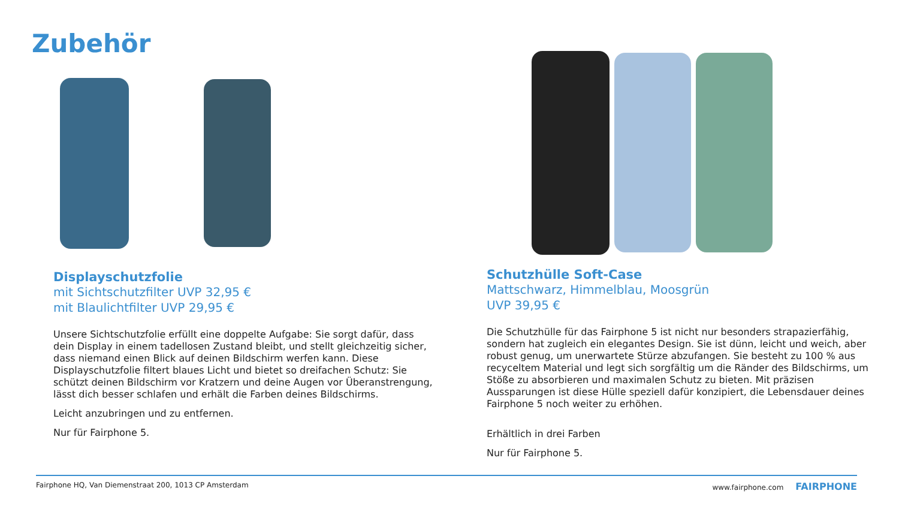Zubehör
Displayschutzfolie
mit Sichtschutzfilter UVP 32,95 €
mit Blaulichtfilter UVP 29,95 €
Unsere Sichtschutzfolie erfüllt eine doppelte Aufgabe: Sie sorgt dafür, dass dein Display in einem tadellosen Zustand bleibt, und stellt gleichzeitig sicher, dass niemand einen Blick auf deinen Bildschirm werfen kann. Diese Displayschutzfolie filtert blaues Licht und bietet so dreifachen Schutz: Sie schützt deinen Bildschirm vor Kratzern und deine Augen vor Überanstrengung, lässt dich besser schlafen und erhält die Farben deines Bildschirms.
Leicht anzubringen und zu entfernen.
Nur für Fairphone 5.
Schutzhülle Soft-Case
Mattschwarz, Himmelblau, Moosgrün
UVP 39,95 €
Die Schutzhülle für das Fairphone 5 ist nicht nur besonders strapazierfähig, sondern hat zugleich ein elegantes Design. Sie ist dünn, leicht und weich, aber robust genug, um unerwartete Stürze abzufangen. Sie besteht zu 100 % aus recyceltem Material und legt sich sorgfältig um die Ränder des Bildschirms, um Stöße zu absorbieren und maximalen Schutz zu bieten. Mit präzisen Aussparungen ist diese Hülle speziell dafür konzipiert, die Lebensdauer deines Fairphone 5 noch weiter zu erhöhen.
Erhältlich in drei Farben
Nur für Fairphone 5.
Fairphone HQ, Van Diemenstraat 200, 1013 CP Amsterdam www.fairphone.com FAIRPHONE